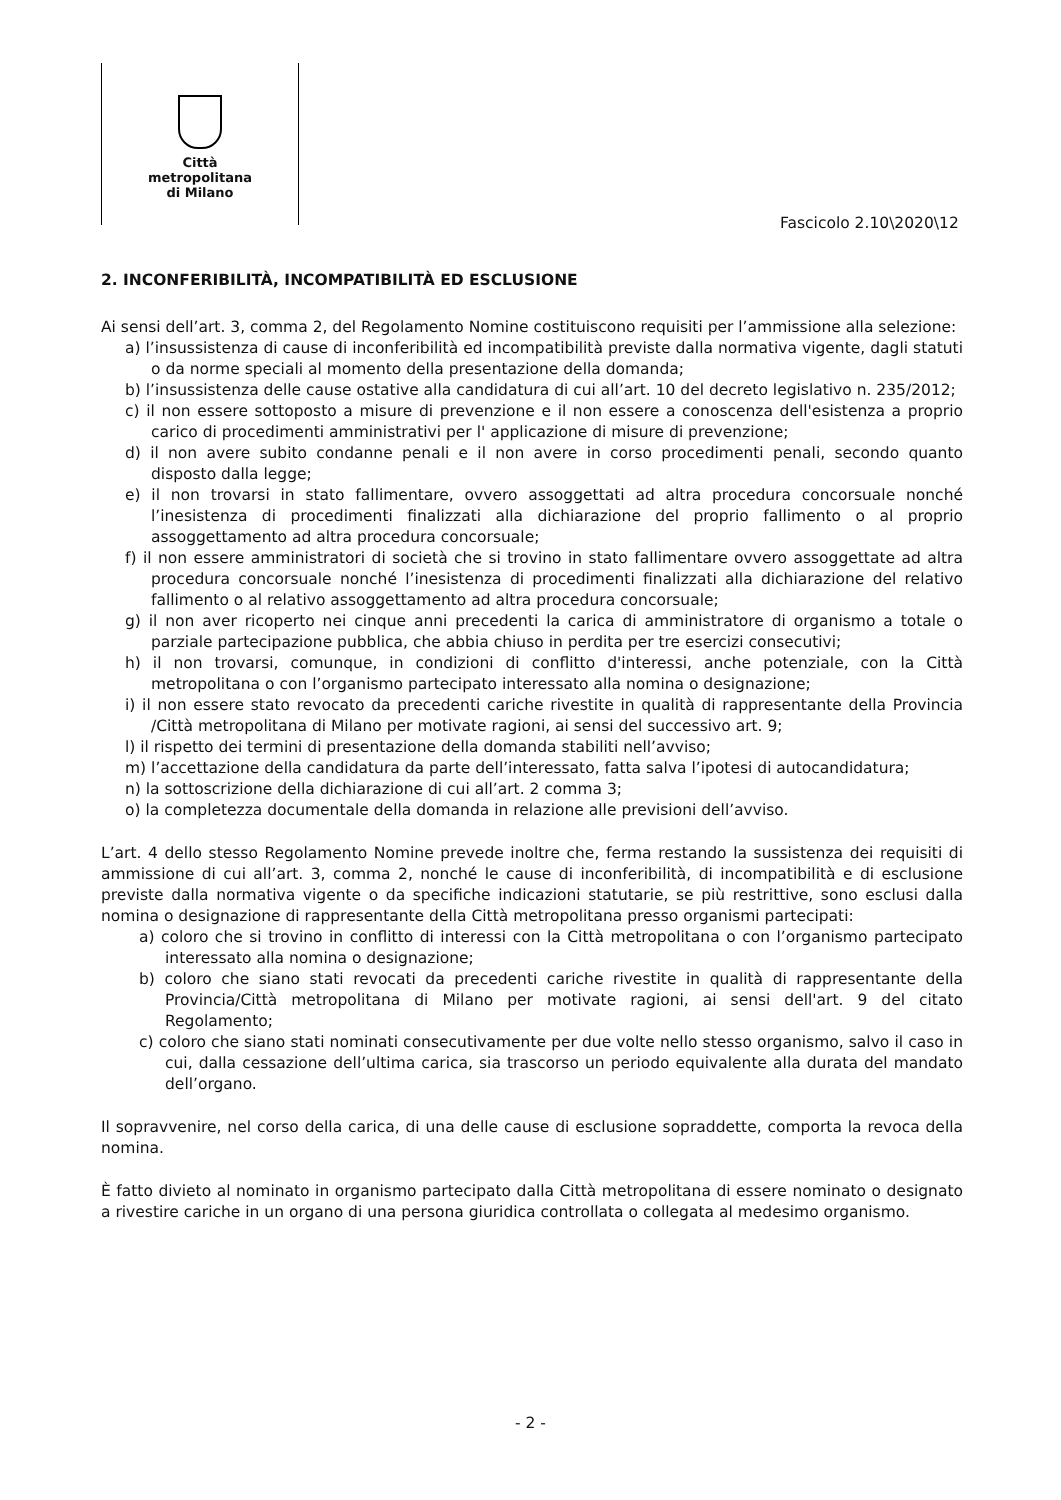Città
metropolitana
di Milano
Fascicolo 2.10\2020\12
2. INCONFERIBILITÀ, INCOMPATIBILITÀ ED ESCLUSIONE
Ai sensi dell’art. 3, comma 2, del Regolamento Nomine costituiscono requisiti per l’ammissione alla selezione:
a) l’insussistenza di cause di inconferibilità ed incompatibilità previste dalla normativa vigente, dagli statuti o da norme speciali al momento della presentazione della domanda;
b) l’insussistenza delle cause ostative alla candidatura di cui all’art. 10 del decreto legislativo n. 235/2012;
c) il non essere sottoposto a misure di prevenzione e il non essere a conoscenza dell'esistenza a proprio carico di procedimenti amministrativi per l' applicazione di misure di prevenzione;
d) il non avere subito condanne penali e il non avere in corso procedimenti penali, secondo quanto disposto dalla legge;
e) il non trovarsi in stato fallimentare, ovvero assoggettati ad altra procedura concorsuale nonché l’inesistenza di procedimenti finalizzati alla dichiarazione del proprio fallimento o al proprio assoggettamento ad altra procedura concorsuale;
f) il non essere amministratori di società che si trovino in stato fallimentare ovvero assoggettate ad altra procedura concorsuale nonché l’inesistenza di procedimenti finalizzati alla dichiarazione del relativo fallimento o al relativo assoggettamento ad altra procedura concorsuale;
g) il non aver ricoperto nei cinque anni precedenti la carica di amministratore di organismo a totale o parziale partecipazione pubblica, che abbia chiuso in perdita per tre esercizi consecutivi;
h) il non trovarsi, comunque, in condizioni di conflitto d'interessi, anche potenziale, con la Città metropolitana o con l’organismo partecipato interessato alla nomina o designazione;
i) il non essere stato revocato da precedenti cariche rivestite in qualità di rappresentante della Provincia /Città metropolitana di Milano per motivate ragioni, ai sensi del successivo art. 9;
l) il rispetto dei termini di presentazione della domanda stabiliti nell’avviso;
m) l’accettazione della candidatura da parte dell’interessato, fatta salva l’ipotesi di autocandidatura;
n) la sottoscrizione della dichiarazione di cui all’art. 2 comma 3;
o) la completezza documentale della domanda in relazione alle previsioni dell’avviso.
L’art. 4 dello stesso Regolamento Nomine prevede inoltre che, ferma restando la sussistenza dei requisiti di ammissione di cui all’art. 3, comma 2, nonché le cause di inconferibilità, di incompatibilità e di esclusione previste dalla normativa vigente o da specifiche indicazioni statutarie, se più restrittive, sono esclusi dalla nomina o designazione di rappresentante della Città metropolitana presso organismi partecipati:
a) coloro che si trovino in conflitto di interessi con la Città metropolitana o con l’organismo partecipato interessato alla nomina o designazione;
b) coloro che siano stati revocati da precedenti cariche rivestite in qualità di rappresentante della Provincia/Città metropolitana di Milano per motivate ragioni, ai sensi dell'art. 9 del citato Regolamento;
c) coloro che siano stati nominati consecutivamente per due volte nello stesso organismo, salvo il caso in cui, dalla cessazione dell’ultima carica, sia trascorso un periodo equivalente alla durata del mandato dell’organo.
Il sopravvenire, nel corso della carica, di una delle cause di esclusione sopraddette, comporta la revoca della nomina.
È fatto divieto al nominato in organismo partecipato dalla Città metropolitana di essere nominato o designato a rivestire cariche in un organo di una persona giuridica controllata o collegata al medesimo organismo.
- 2 -